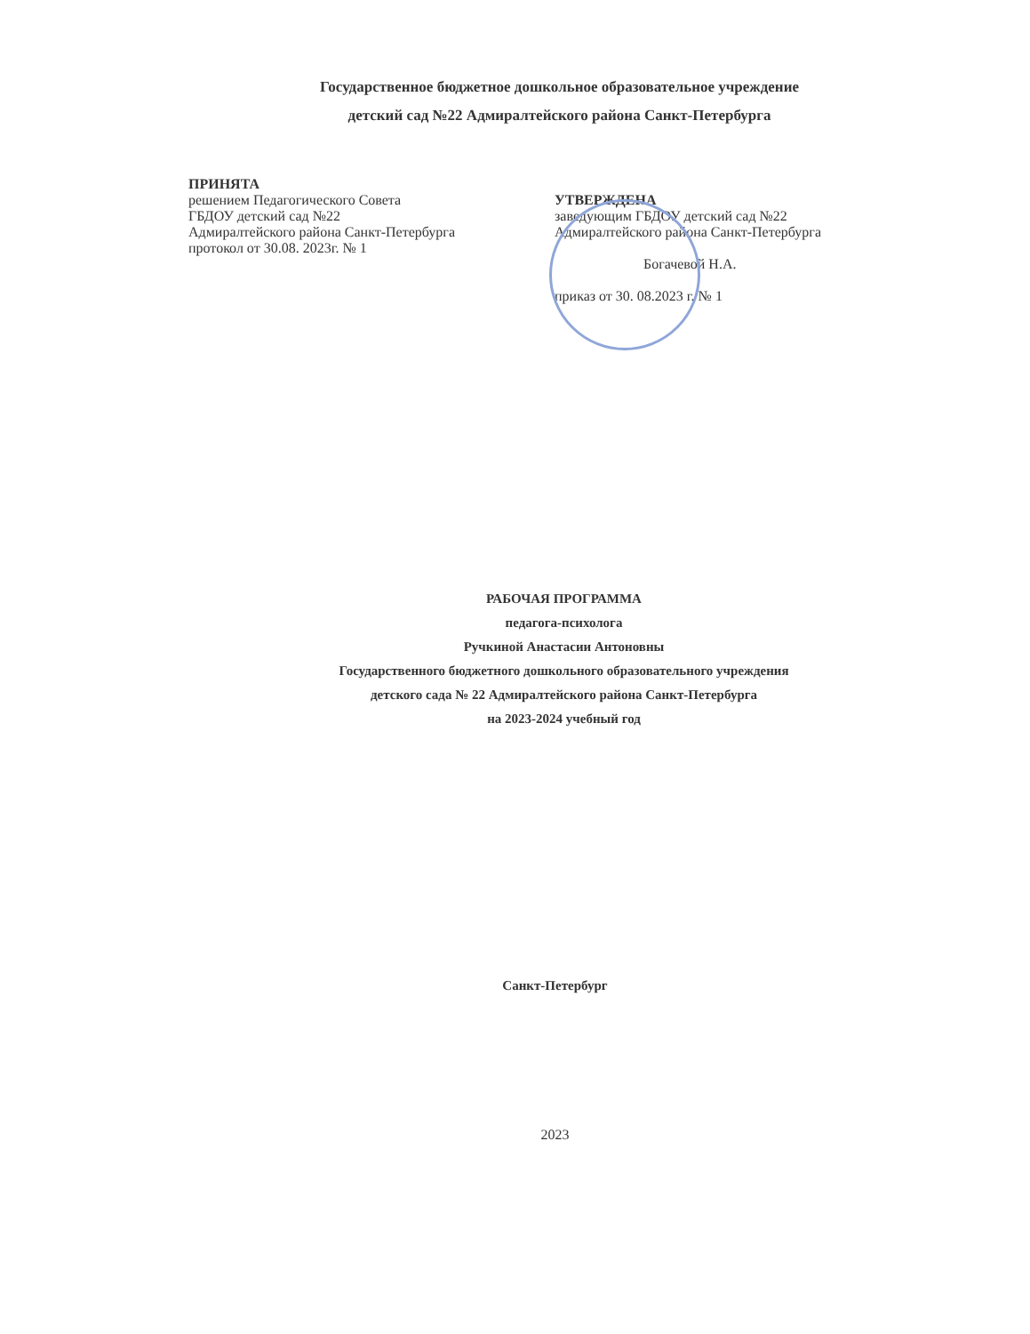Государственное бюджетное дошкольное образовательное учреждение
детский сад №22 Адмиралтейского района Санкт-Петербурга
ПРИНЯТА
решением Педагогического Совета
ГБДОУ детский сад №22
Адмиралтейского района Санкт-Петербурга
протокол от 30.08. 2023г. № 1
УТВЕРЖДЕНА
заведующим ГБДОУ детский сад №22
Адмиралтейского района Санкт-Петербурга
Богачевой Н.А.
приказ от 30. 08.2023 г. № 1
РАБОЧАЯ ПРОГРАММА
педагога-психолога
Ручкиной Анастасии Антоновны
Государственного бюджетного дошкольного образовательного учреждения
детского сада № 22 Адмиралтейского района Санкт-Петербурга
на 2023-2024 учебный год
Санкт-Петербург
2023